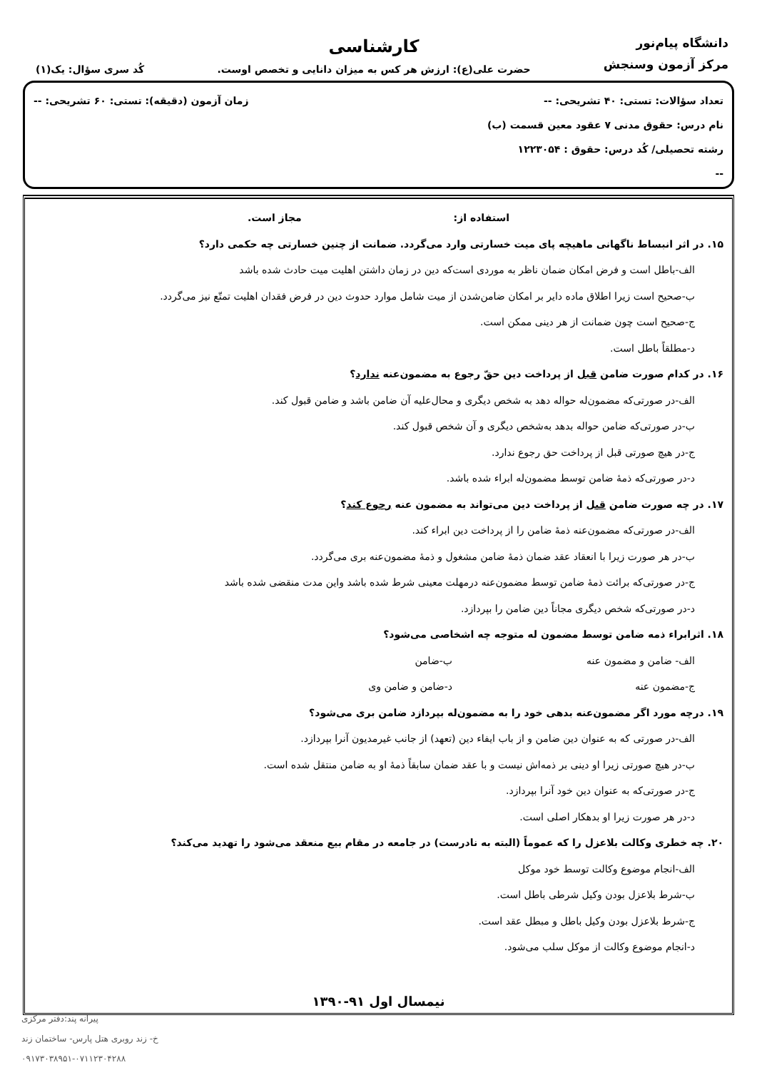دانشگاه پیام‌نور
مرکز آزمون وسنجش
کارشناسی
حضرت علی(ع): ارزش هر کس به میزان دانایی و تخصص اوست.
کُد سری سؤال: یک(۱)
تعداد سؤالات: تستی: ۴۰ تشریحی: -- زمان آزمون (دقیقه): تستی: ۶۰ تشریحی: --
نام درس: حقوق مدنی ۷ عقود معین قسمت (ب)
رشته تحصیلی/ کُد درس: حقوق : ۱۲۲۳۰۵۴
--
استفاده از: مجاز است.
۱۵. در اثر انبساط ناگهانی ماهیچه پای میت خسارتی وارد می‌گردد. ضمانت از چنین خسارتی چه حکمی دارد؟
الف-باطل است و فرض امکان ضمان ناظر به موردی است‌که دین در زمان داشتن اهلیت میت حادث شده باشد
ب-صحیح است زیرا اطلاق ماده دایر بر امکان ضامن‌شدن از میت شامل موارد حدوث دین در فرض فقدان اهلیت تمتّع نیز می‌گردد.
ج-صحیح است چون ضمانت از هر دینی ممکن است.
د-مطلقاً باطل است.
۱۶. در کدام صورت ضامن قبل از پرداخت دین حقّ رجوع به مضمون‌عنه ندارد؟
الف-در صورتی‌که مضمون‌له حواله دهد به شخص دیگری و محال‌علیه آن ضامن باشد و ضامن قبول کند.
ب-در صورتی‌که ضامن حواله بدهد به‌شخص دیگری و آن شخص قبول کند.
ج-در هیچ صورتی قبل از پرداخت حق رجوع ندارد.
د-در صورتی‌که ذمهٔ ضامن توسط مضمون‌له ابراء شده باشد.
۱۷. در چه صورت ضامن قبل از پرداخت دین می‌تواند به مضمون عنه رجوع کند؟
الف-در صورتی‌که مضمون‌عنه ذمهٔ ضامن را از پرداخت دین ابراء کند.
ب-در هر صورت زیرا با انعقاد عقد ضمان ذمهٔ ضامن مشغول و ذمهٔ مضمون‌عنه بری می‌گردد.
ج-در صورتی‌که برائت ذمهٔ ضامن توسط مضمون‌عنه درمهلت معینی شرط شده باشد واین مدت منقضی شده باشد
د-در صورتی‌که شخص دیگری مجاناً دین ضامن را بپردازد.
۱۸. اثرابراء ذمه ضامن توسط مضمون له متوجه چه اشخاصی می‌شود؟
الف- ضامن و مضمون عنه ب-ضامن
ج-مضمون عنه د-ضامن و ضامن وی
۱۹. درچه مورد اگر مضمون‌عنه بدهی خود را به مضمون‌له بپردازد ضامن بری می‌شود؟
الف-در صورتی که به عنوان دین ضامن و از باب ایفاء دین (تعهد) از جانب غیرمدیون آنرا بپردازد.
ب-در هیچ صورتی زیرا او دینی بر ذمه‌اش نیست و با عقد ضمان سابقاً ذمهٔ او به ضامن منتقل شده است.
ج-در صورتی‌که به عنوان دین خود آنرا بپردازد.
د-در هر صورت زیرا او بدهکار اصلی است.
۲۰. چه خطری وکالت بلاعزل را که عموماً (البته به نادرست) در جامعه در مقام بیع منعقد می‌شود را تهدید می‌کند؟
الف-انجام موضوع وکالت توسط خود موکل
ب-شرط بلاعزل بودن وکیل شرطی باطل است.
ج-شرط بلاعزل بودن وکیل باطل و مبطل عقد است.
د-انجام موضوع وکالت از موکل سلب می‌شود.
نیمسال اول ۹۱-۱۳۹۰
پیرانه پند:دفتر مرکزی
خ- زند روبری هتل پارس- ساختمان زند
۰۹۱۷۳۰۳۸۹۵۱-۰۷۱۱۲۳۰۴۲۸۸